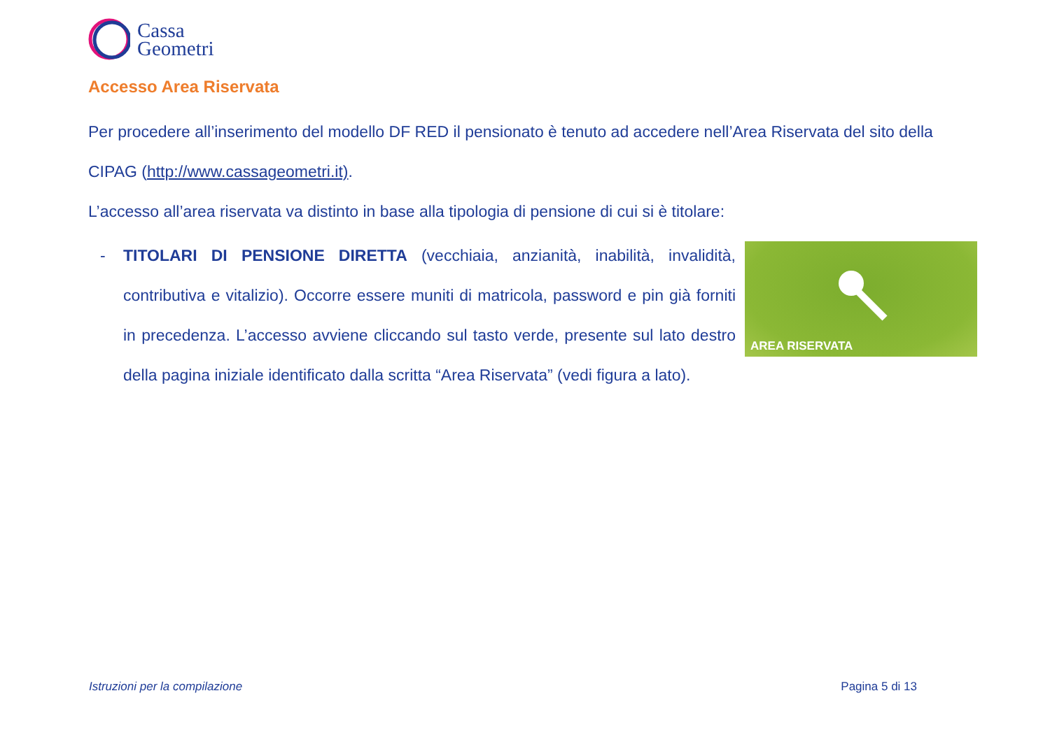Cassa
Geometri
Accesso Area Riservata
Per procedere all’inserimento del modello DF RED il pensionato è tenuto ad accedere nell’Area Riservata del sito della CIPAG (http://www.cassageometri.it).
L’accesso all’area riservata va distinto in base alla tipologia di pensione di cui si è titolare:
- TITOLARI DI PENSIONE DIRETTA (vecchiaia, anzianità, inabilità, invalidità, contributiva e vitalizio). Occorre essere muniti di matricola, password e pin già forniti in precedenza. L’accesso avviene cliccando sul tasto verde, presente sul lato destro della pagina iniziale identificato dalla scritta “Area Riservata” (vedi figura a lato).
AREA RISERVATA
Istruzioni per la compilazione Pagina 5 di 13